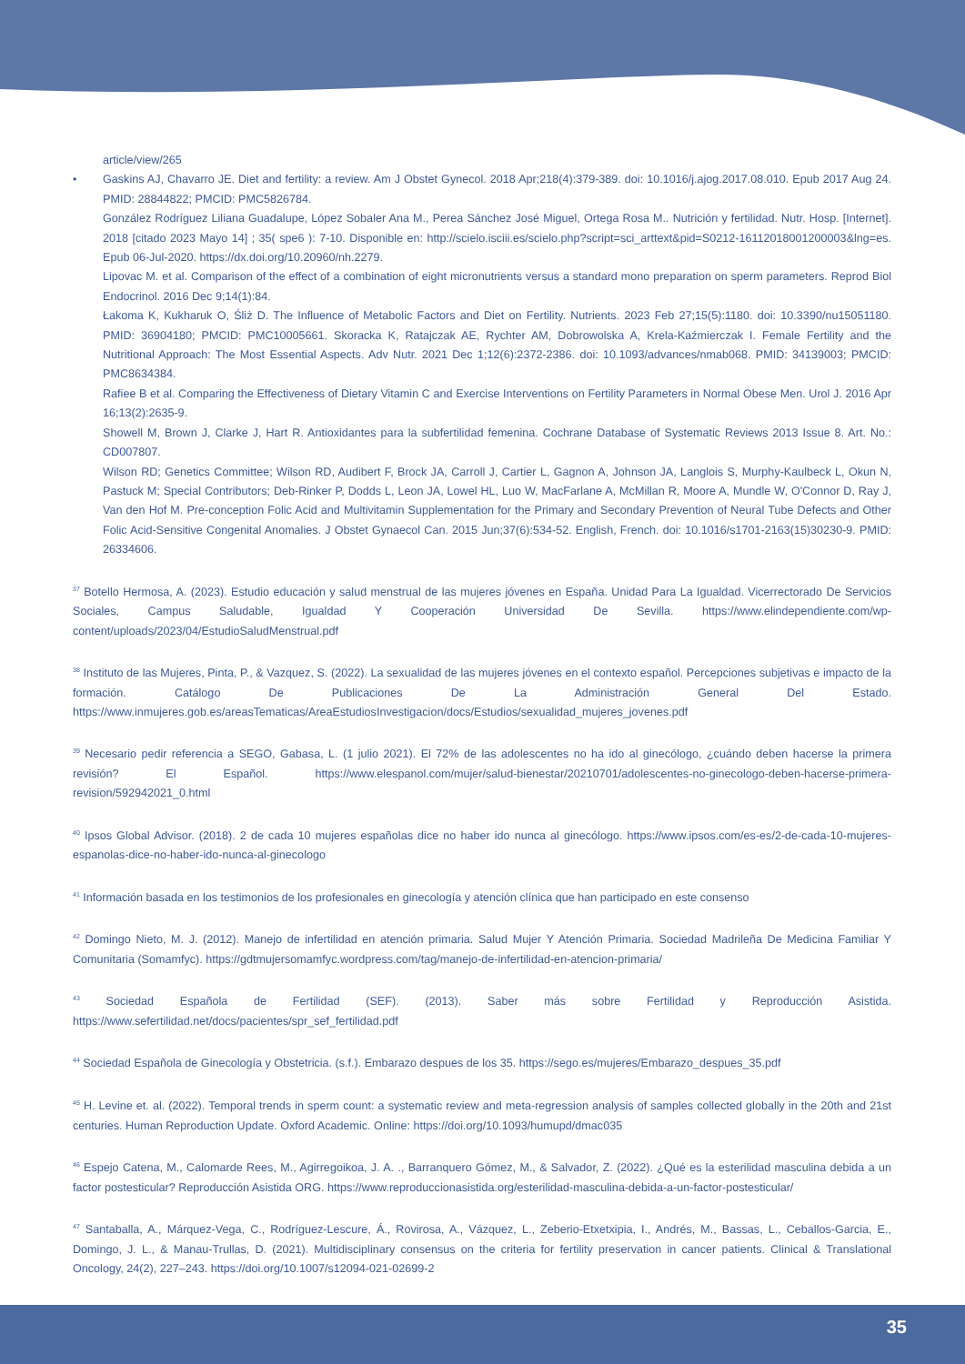article/view/265
• Gaskins AJ, Chavarro JE. Diet and fertility: a review. Am J Obstet Gynecol. 2018 Apr;218(4):379-389. doi: 10.1016/j.ajog.2017.08.010. Epub 2017 Aug 24. PMID: 28844822; PMCID: PMC5826784.
González Rodríguez Liliana Guadalupe, López Sobaler Ana M., Perea Sánchez José Miguel, Ortega Rosa M.. Nutrición y fertilidad. Nutr. Hosp. [Internet]. 2018 [citado 2023 Mayo 14] ; 35( spe6 ): 7-10. Disponible en: http://scielo.isciii.es/scielo.php?script=sci_arttext&pid=S0212-16112018001200003&lng=es. Epub 06-Jul-2020. https://dx.doi.org/10.20960/nh.2279.
Lipovac M. et al. Comparison of the effect of a combination of eight micronutrients versus a standard mono preparation on sperm parameters. Reprod Biol Endocrinol. 2016 Dec 9;14(1):84.
Łakoma K, Kukharuk O, Śliż D. The Influence of Metabolic Factors and Diet on Fertility. Nutrients. 2023 Feb 27;15(5):1180. doi: 10.3390/nu15051180. PMID: 36904180; PMCID: PMC10005661. Skoracka K, Ratajczak AE, Rychter AM, Dobrowolska A, Krela-Kaźmierczak I. Female Fertility and the Nutritional Approach: The Most Essential Aspects. Adv Nutr. 2021 Dec 1;12(6):2372-2386. doi: 10.1093/advances/nmab068. PMID: 34139003; PMCID: PMC8634384.
Rafiee B et al. Comparing the Effectiveness of Dietary Vitamin C and Exercise Interventions on Fertility Parameters in Normal Obese Men. Urol J. 2016 Apr 16;13(2):2635-9.
Showell M, Brown J, Clarke J, Hart R. Antioxidantes para la subfertilidad femenina. Cochrane Database of Systematic Reviews 2013 Issue 8. Art. No.: CD007807.
Wilson RD; Genetics Committee; Wilson RD, Audibert F, Brock JA, Carroll J, Cartier L, Gagnon A, Johnson JA, Langlois S, Murphy-Kaulbeck L, Okun N, Pastuck M; Special Contributors; Deb-Rinker P, Dodds L, Leon JA, Lowel HL, Luo W, MacFarlane A, McMillan R, Moore A, Mundle W, O'Connor D, Ray J, Van den Hof M. Pre-conception Folic Acid and Multivitamin Supplementation for the Primary and Secondary Prevention of Neural Tube Defects and Other Folic Acid-Sensitive Congenital Anomalies. J Obstet Gynaecol Can. 2015 Jun;37(6):534-52. English, French. doi: 10.1016/s1701-2163(15)30230-9. PMID: 26334606.
<sup>37</sup> Botello Hermosa, A. (2023). Estudio educación y salud menstrual de las mujeres jóvenes en España. Unidad Para La Igualdad. Vicerrectorado De Servicios Sociales, Campus Saludable, Igualdad Y Cooperación Universidad De Sevilla. https://www.elindependiente.com/wp-content/uploads/2023/04/EstudioSaludMenstrual.pdf
<sup>38</sup> Instituto de las Mujeres, Pinta, P., & Vazquez, S. (2022). La sexualidad de las mujeres jóvenes en el contexto español. Percepciones subjetivas e impacto de la formación. Catálogo De Publicaciones De La Administración General Del Estado. https://www.inmujeres.gob.es/areasTematicas/AreaEstudiosInvestigacion/docs/Estudios/sexualidad_mujeres_jovenes.pdf
<sup>39</sup> Necesario pedir referencia a SEGO, Gabasa, L. (1 julio 2021). El 72% de las adolescentes no ha ido al ginecólogo, ¿cuándo deben hacerse la primera revisión? El Español. https://www.elespanol.com/mujer/salud-bienestar/20210701/adolescentes-no-ginecologo-deben-hacerse-primera-revision/592942021_0.html
<sup>40</sup> Ipsos Global Advisor. (2018). 2 de cada 10 mujeres españolas dice no haber ido nunca al ginecólogo. https://www.ipsos.com/es-es/2-de-cada-10-mujeres-espanolas-dice-no-haber-ido-nunca-al-ginecologo
<sup>41</sup> Información basada en los testimonios de los profesionales en ginecología y atención clínica que han participado en este consenso
<sup>42</sup> Domingo Nieto, M. J. (2012). Manejo de infertilidad en atención primaria. Salud Mujer Y Atención Primaria. Sociedad Madrileña De Medicina Familiar Y Comunitaria (Somamfyc). https://gdtmujersomamfyc.wordpress.com/tag/manejo-de-infertilidad-en-atencion-primaria/
<sup>43</sup> Sociedad Española de Fertilidad (SEF). (2013). Saber más sobre Fertilidad y Reproducción Asistida. https://www.sefertilidad.net/docs/pacientes/spr_sef_fertilidad.pdf
<sup>44</sup> Sociedad Española de Ginecología y Obstetricia. (s.f.). Embarazo despues de los 35. https://sego.es/mujeres/Embarazo_despues_35.pdf
<sup>45</sup> H. Levine et. al. (2022). Temporal trends in sperm count: a systematic review and meta-regression analysis of samples collected globally in the 20th and 21st centuries. Human Reproduction Update. Oxford Academic. Online: https://doi.org/10.1093/humupd/dmac035
<sup>46</sup> Espejo Catena, M., Calomarde Rees, M., Agirregoikoa, J. A. ., Barranquero Gómez, M., & Salvador, Z. (2022). ¿Qué es la esterilidad masculina debida a un factor postesticular? Reproducción Asistida ORG. https://www.reproduccionasistida.org/esterilidad-masculina-debida-a-un-factor-postesticular/
<sup>47</sup> Santaballa, A., Márquez-Vega, C., Rodríguez-Lescure, Á., Rovirosa, A., Vázquez, L., Zeberio-Etxetxipia, I., Andrés, M., Bassas, L., Ceballos-Garcia, E., Domingo, J. L., & Manau-Trullas, D. (2021). Multidisciplinary consensus on the criteria for fertility preservation in cancer patients. Clinical & Translational Oncology, 24(2), 227–243. https://doi.org/10.1007/s12094-021-02699-2
35